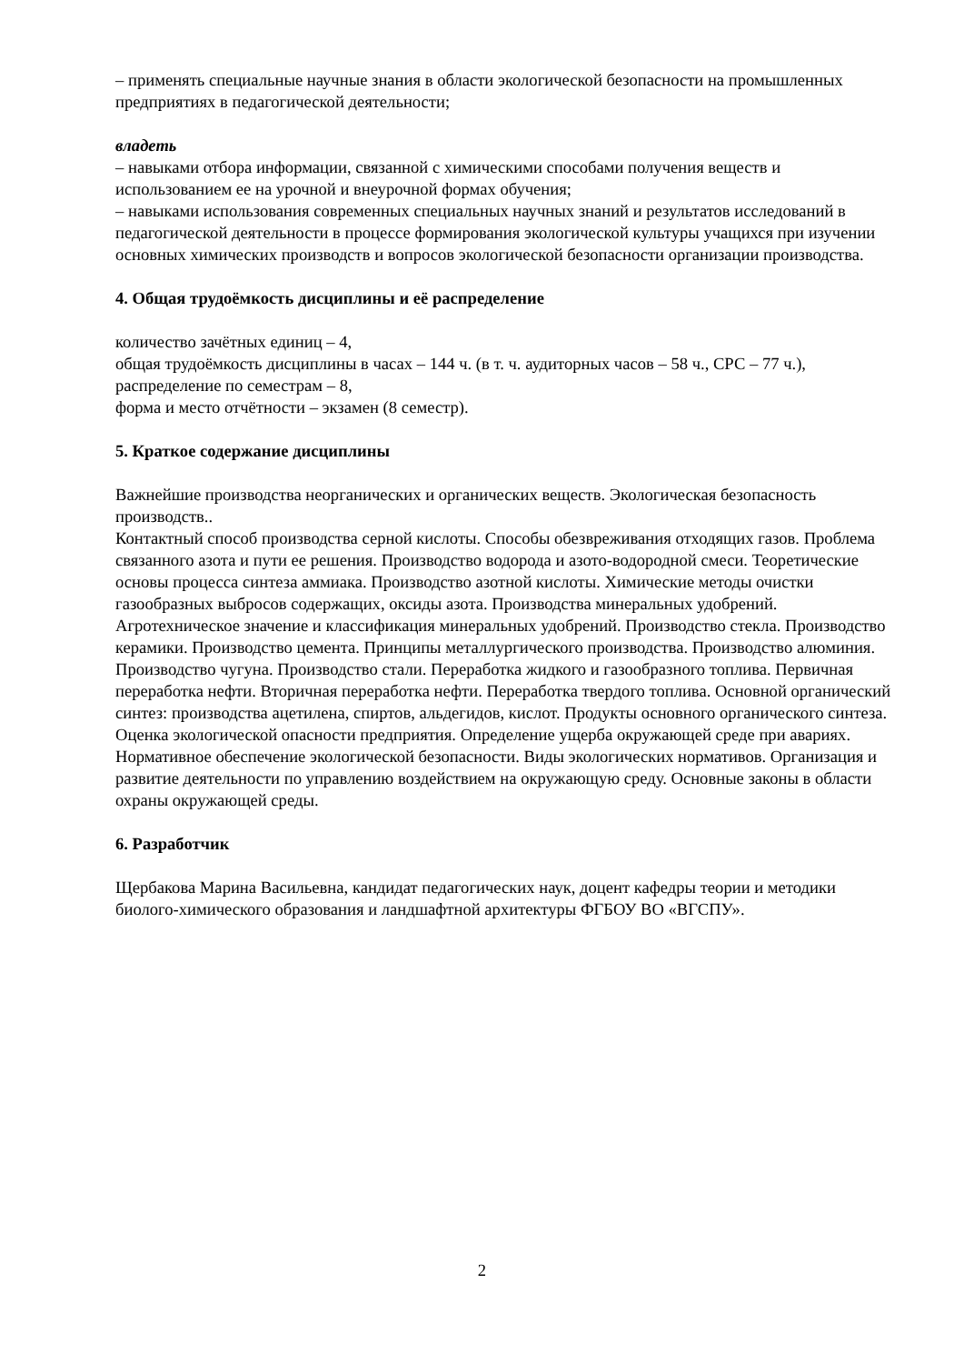– применять специальные научные знания в области экологической безопасности на промышленных предприятиях в педагогической деятельности;
владеть
– навыками отбора информации, связанной с химическими способами получения веществ и использованием ее на урочной и внеурочной формах обучения;
– навыками использования современных специальных научных знаний и результатов исследований в педагогической деятельности в процессе формирования экологической культуры учащихся при изучении основных химических производств и вопросов экологической безопасности организации производства.
4. Общая трудоёмкость дисциплины и её распределение
количество зачётных единиц – 4,
общая трудоёмкость дисциплины в часах – 144 ч. (в т. ч. аудиторных часов – 58 ч., СРС – 77 ч.),
распределение по семестрам – 8,
форма и место отчётности – экзамен (8 семестр).
5. Краткое содержание дисциплины
Важнейшие производства неорганических и органических веществ. Экологическая безопасность производств..
Контактный способ производства серной кислоты. Способы обезвреживания отходящих газов. Проблема связанного азота и пути ее решения. Производство водорода и азото-водородной смеси. Теоретические основы процесса синтеза аммиака. Производство азотной кислоты. Химические методы очистки газообразных выбросов содержащих, оксиды азота. Производства минеральных удобрений. Агротехническое значение и классификация минеральных удобрений. Производство стекла. Производство керамики. Производство цемента. Принципы металлургического производства. Производство алюминия. Производство чугуна. Производство стали. Переработка жидкого и газообразного топлива. Первичная переработка нефти. Вторичная переработка нефти. Переработка твердого топлива. Основной органический синтез: производства ацетилена, спиртов, альдегидов, кислот. Продукты основного органического синтеза. Оценка экологической опасности предприятия. Определение ущерба окружающей среде при авариях. Нормативное обеспечение экологической безопасности. Виды экологических нормативов. Организация и развитие деятельности по управлению воздействием на окружающую среду. Основные законы в области охраны окружающей среды.
6. Разработчик
Щербакова Марина Васильевна, кандидат педагогических наук, доцент кафедры теории и методики биолого-химического образования и ландшафтной архитектуры ФГБОУ ВО «ВГСПУ».
2